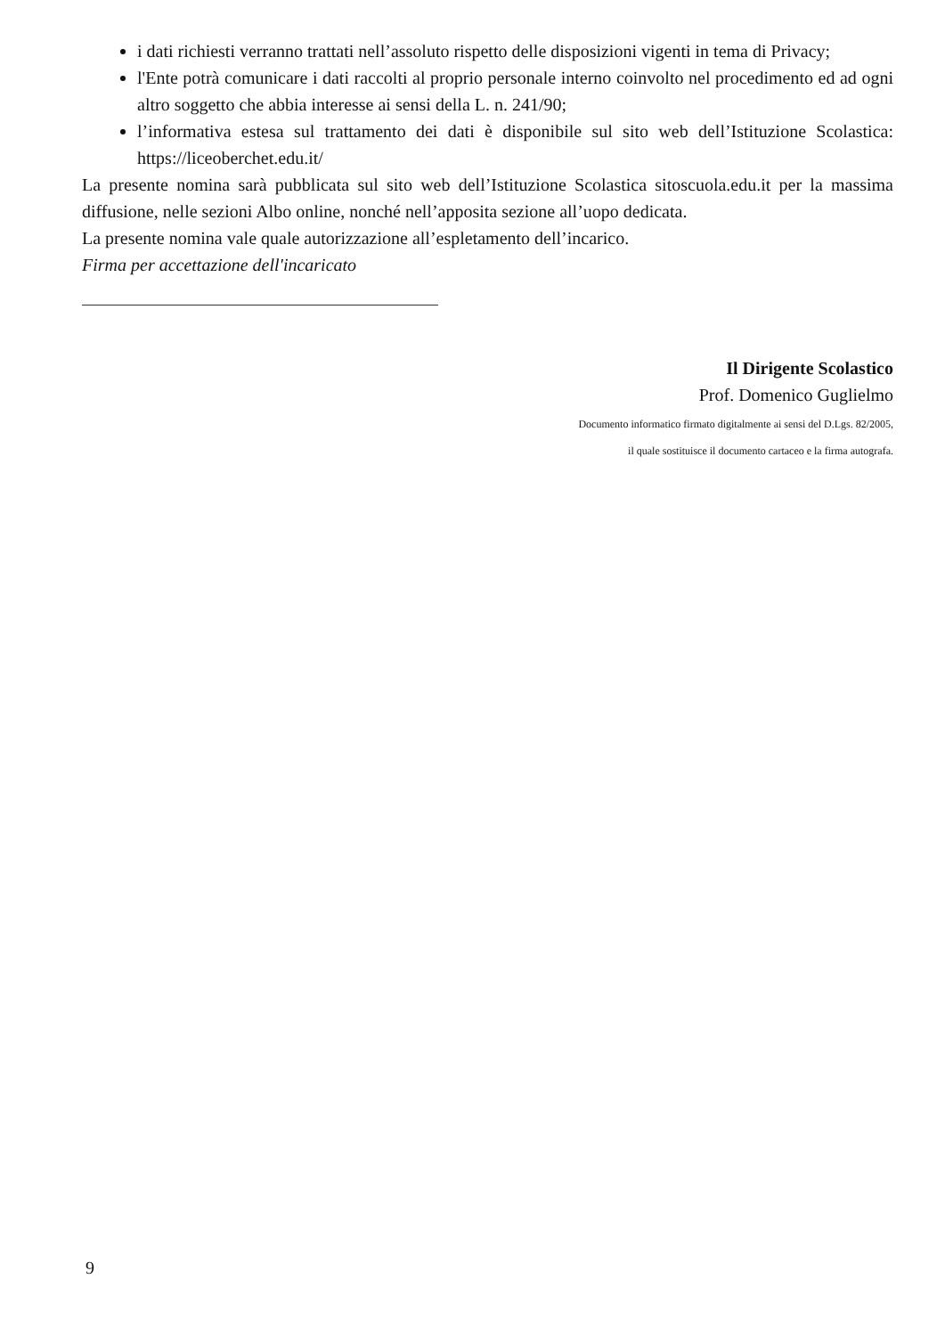i dati richiesti verranno trattati nell’assoluto rispetto delle disposizioni vigenti in tema di Privacy;
l'Ente potrà comunicare i dati raccolti al proprio personale interno coinvolto nel procedimento ed ad ogni altro soggetto che abbia interesse ai sensi della L. n. 241/90;
l’informativa estesa sul trattamento dei dati è disponibile sul sito web dell’Istituzione Scolastica: https://liceoberchet.edu.it/
La presente nomina sarà pubblicata sul sito web dell’Istituzione Scolastica sitoscuola.edu.it per la massima diffusione, nelle sezioni Albo online, nonché nell’apposita sezione all’uopo dedicata.
La presente nomina vale quale autorizzazione all’espletamento dell’incarico.
Firma per accettazione dell'incaricato
Il Dirigente Scolastico
Prof. Domenico Guglielmo
Documento informatico firmato digitalmente ai sensi del D.Lgs. 82/2005,
il quale sostituisce il documento cartaceo e la firma autografa.
9